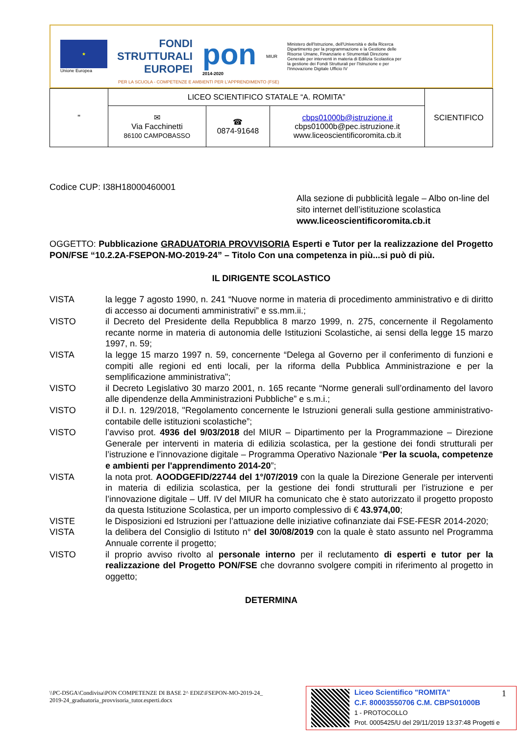★
Unione Europea
FONDI
STRUTTURALI
EUROPEI
pon
2014-2020
MIUR
Ministero dell'Istruzione, dell'Università e della Ricerca Dipartimento per la programmazione e la Gestione delle Risorse Umane, Finanziarie e Strumentali Direzione Generale per interventi in materia di Edilizia Scolastica per la gestione dei Fondi Strutturali per l'Istruzione e per l'Innovazione Digitale Ufficio IV
PER LA SCUOLA - COMPETENZE E AMBIENTI PER L'APPRENDIMENTO (FSE)
| " | LICEO SCIENTIFICO STATALE “A. ROMITA” | | | SCIENTIFICO |
| | ✉ Via Facchinetti 86100 CAMPOBASSO | ☎ 0874-91648 | cbps01000b@istruzione.it cbps01000b@pec.istruzione.it www.liceoscientificoromita.cb.it | |
Codice CUP: I38H18000460001
Alla sezione di pubblicità legale – Albo on-line del sito internet dell’istituzione scolastica www.liceoscientificoromita.cb.it
OGGETTO: Pubblicazione GRADUATORIA PROVVISORIA Esperti e Tutor per la realizzazione del Progetto PON/FSE “10.2.2A-FSEPON-MO-2019-24” – Titolo Con una competenza in più...si può di più.
IL DIRIGENTE SCOLASTICO
VISTA la legge 7 agosto 1990, n. 241 “Nuove norme in materia di procedimento amministrativo e di diritto di accesso ai documenti amministrativi” e ss.mm.ii.;
VISTO il Decreto del Presidente della Repubblica 8 marzo 1999, n. 275, concernente il Regolamento recante norme in materia di autonomia delle Istituzioni Scolastiche, ai sensi della legge 15 marzo 1997, n. 59;
VISTA la legge 15 marzo 1997 n. 59, concernente “Delega al Governo per il conferimento di funzioni e compiti alle regioni ed enti locali, per la riforma della Pubblica Amministrazione e per la semplificazione amministrativa";
VISTO il Decreto Legislativo 30 marzo 2001, n. 165 recante “Norme generali sull’ordinamento del lavoro alle dipendenze della Amministrazioni Pubbliche” e s.m.i.;
VISTO il D.I. n. 129/2018, "Regolamento concernente le Istruzioni generali sulla gestione amministrativo-contabile delle istituzioni scolastiche”;
VISTO l’avviso prot. 4936 del 9/03/2018 del MIUR – Dipartimento per la Programmazione – Direzione Generale per interventi in materia di edilizia scolastica, per la gestione dei fondi strutturali per l’istruzione e l’innovazione digitale – Programma Operativo Nazionale “Per la scuola, competenze e ambienti per l'apprendimento 2014-20”;
VISTA la nota prot. AOODGEFID/22744 del 1°/07/2019 con la quale la Direzione Generale per interventi in materia di edilizia scolastica, per la gestione dei fondi strutturali per l’istruzione e per l’innovazione digitale – Uff. IV del MIUR ha comunicato che è stato autorizzato il progetto proposto da questa Istituzione Scolastica, per un importo complessivo di € 43.974,00;
VISTE le Disposizioni ed Istruzioni per l’attuazione delle iniziative cofinanziate dai FSE-FESR 2014-2020;
VISTA la delibera del Consiglio di Istituto n° del 30/08/2019 con la quale è stato assunto nel Programma Annuale corrente il progetto;
VISTO il proprio avviso rivolto al personale interno per il reclutamento di esperti e tutor per la realizzazione del Progetto PON/FSE che dovranno svolgere compiti in riferimento al progetto in oggetto;
DETERMINA
\\PC-DSGA\Condivisa\PON COMPETENZE DI BASE 2^ EDIZ\FSEPON-MO-2019-24_
2019-24_graduatoria_provvisoria_tutor.esperti.docx
Liceo Scientifico "ROMITA"
C.F. 80003550706 C.M. CBPS01000B
1 - PROTOCOLLO
Prot. 0005425/U del 29/11/2019 13:37:48 Progetti e
1